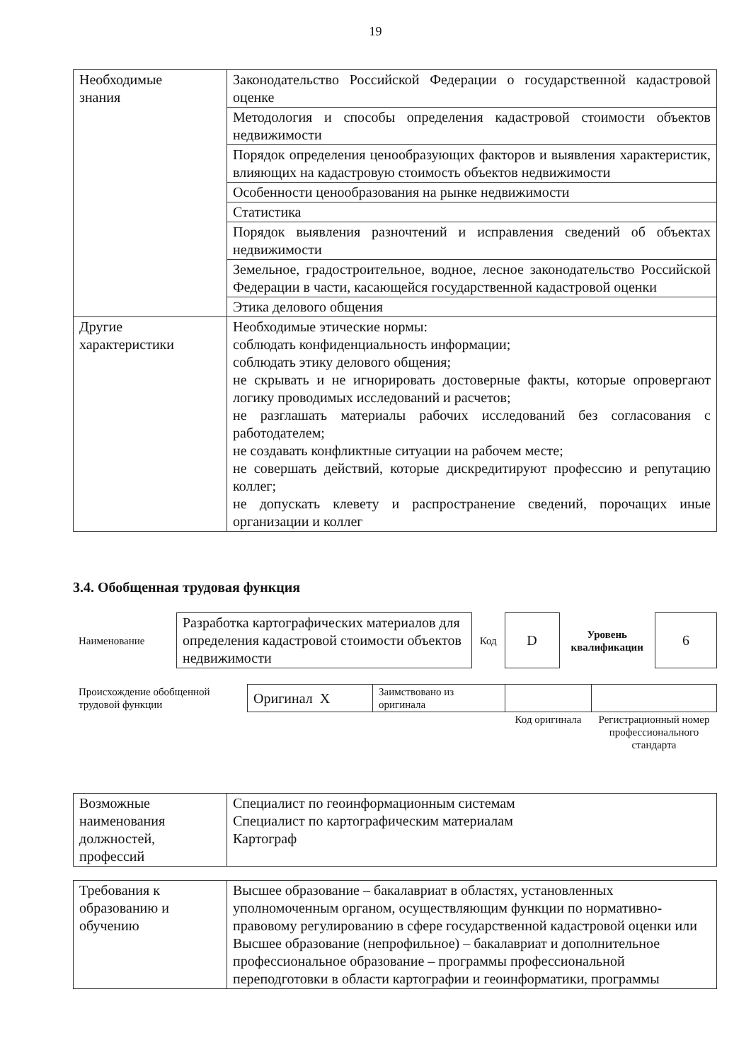19
| Необходимые знания | Законодательство Российской Федерации о государственной кадастровой оценке |
| | Методология и способы определения кадастровой стоимости объектов недвижимости |
| | Порядок определения ценообразующих факторов и выявления характеристик, влияющих на кадастровую стоимость объектов недвижимости |
| | Особенности ценообразования на рынке недвижимости |
| | Статистика |
| | Порядок выявления разночтений и исправления сведений об объектах недвижимости |
| | Земельное, градостроительное, водное, лесное законодательство Российской Федерации в части, касающейся государственной кадастровой оценки |
| | Этика делового общения |
| Другие характеристики | Необходимые этические нормы: соблюдать конфиденциальность информации; соблюдать этику делового общения; не скрывать и не игнорировать достоверные факты, которые опровергают логику проводимых исследований и расчетов; не разглашать материалы рабочих исследований без согласования с работодателем; не создавать конфликтные ситуации на рабочем месте; не совершать действий, которые дискредитируют профессию и репутацию коллег; не допускать клевету и распространение сведений, порочащих иные организации и коллег |
3.4. Обобщенная трудовая функция
| Наименование | Разработка картографических материалов для определения кадастровой стоимости объектов недвижимости | Код | D | Уровень квалификации | 6 |
| Происхождение обобщенной трудовой функции | Оригинал X | Заимствовано из оригинала | | |
| | | | Код оригинала | Регистрационный номер профессионального стандарта |
| Возможные наименования должностей, профессий | Специалист по геоинформационным системам Специалист по картографическим материалам Картограф |
| Требования к образованию и обучению | Высшее образование – бакалавриат в областях, установленных уполномоченным органом, осуществляющим функции по нормативно-правовому регулированию в сфере государственной кадастровой оценки или Высшее образование (непрофильное) – бакалавриат и дополнительное профессиональное образование – программы профессиональной переподготовки в области картографии и геоинформатики, программы |